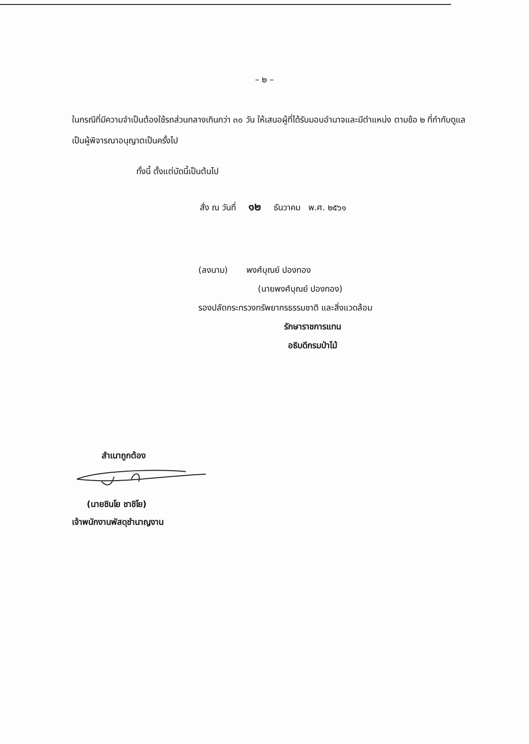– ๒ –
ในกรณีที่มีความจำเป็นต้องใช้รถส่วนกลางเกินกว่า ๓๐ วัน ให้เสนอผู้ที่ได้รับมอบอำนาจและมีตำแหน่ง ตามข้อ ๒ ที่กำกับดูแล เป็นผู้พิจารณาอนุญาตเป็นครั้งไป
ทั้งนี้ ตั้งแต่บัดนี้เป็นต้นไป
สั่ง ณ วันที่ ๑๒ ธันวาคม พ.ศ. ๒๕๖๑
(ลงนาม) พงศ์บุณย์ ปองทอง
(นายพงศ์บุณย์ ปองทอง)
รองปลัดกระทรวงทรัพยากรธรรมชาติ และสิ่งแวดล้อม
รักษาราชการแทน
อธิบดีกรมป่าไม้
สำเนาถูกต้อง
(นายชินโย ชาชิโย)
เจ้าพนักงานพัสดุชำนาญงาน